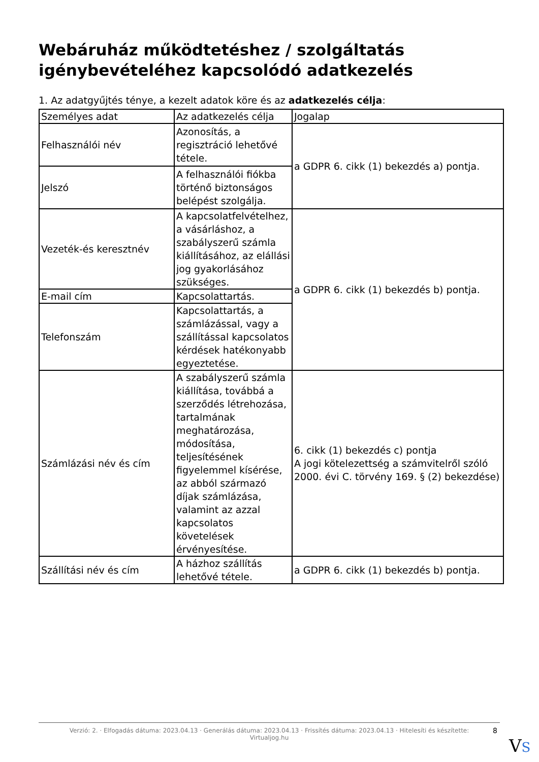Webáruház működtetéshez / szolgáltatás igénybevételéhez kapcsolódó adatkezelés
1. Az adatgyűjtés ténye, a kezelt adatok köre és az adatkezelés célja:
| Személyes adat | Az adatkezelés célja | Jogalap |
| Felhasználói név | Azonosítás, a regisztráció lehetővé tétele. | a GDPR 6. cikk (1) bekezdés a) pontja. |
| Jelszó | A felhasználói fiókba történő biztonságos belépést szolgálja. | |
| Vezeték-és keresztnév | A kapcsolatfelvételhez, a vásárláshoz, a szabályszerű számla kiállításához, az elállási jog gyakorlásához szükséges. | a GDPR 6. cikk (1) bekezdés b) pontja. |
| E-mail cím | Kapcsolattartás. | |
| Telefonszám | Kapcsolattartás, a számlázással, vagy a szállítással kapcsolatos kérdések hatékonyabb egyeztetése. | |
| Számlázási név és cím | A szabályszerű számla kiállítása, továbbá a szerződés létrehozása, tartalmának meghatározása, módosítása, teljesítésének figyelemmel kísérése, az abból származó díjak számlázása, valamint az azzal kapcsolatos követelések érvényesítése. | 6. cikk (1) bekezdés c) pontja A jogi kötelezettség a számvitelről szóló 2000. évi C. törvény 169. § (2) bekezdése) |
| Szállítási név és cím | A házhoz szállítás lehetővé tétele. | a GDPR 6. cikk (1) bekezdés b) pontja. |
Verzió: 2. · Elfogadás dátuma: 2023.04.13 · Generálás dátuma: 2023.04.13 · Frissítés dátuma: 2023.04.13 · Hitelesíti és készítette:
Virtualjog.hu
8
VS